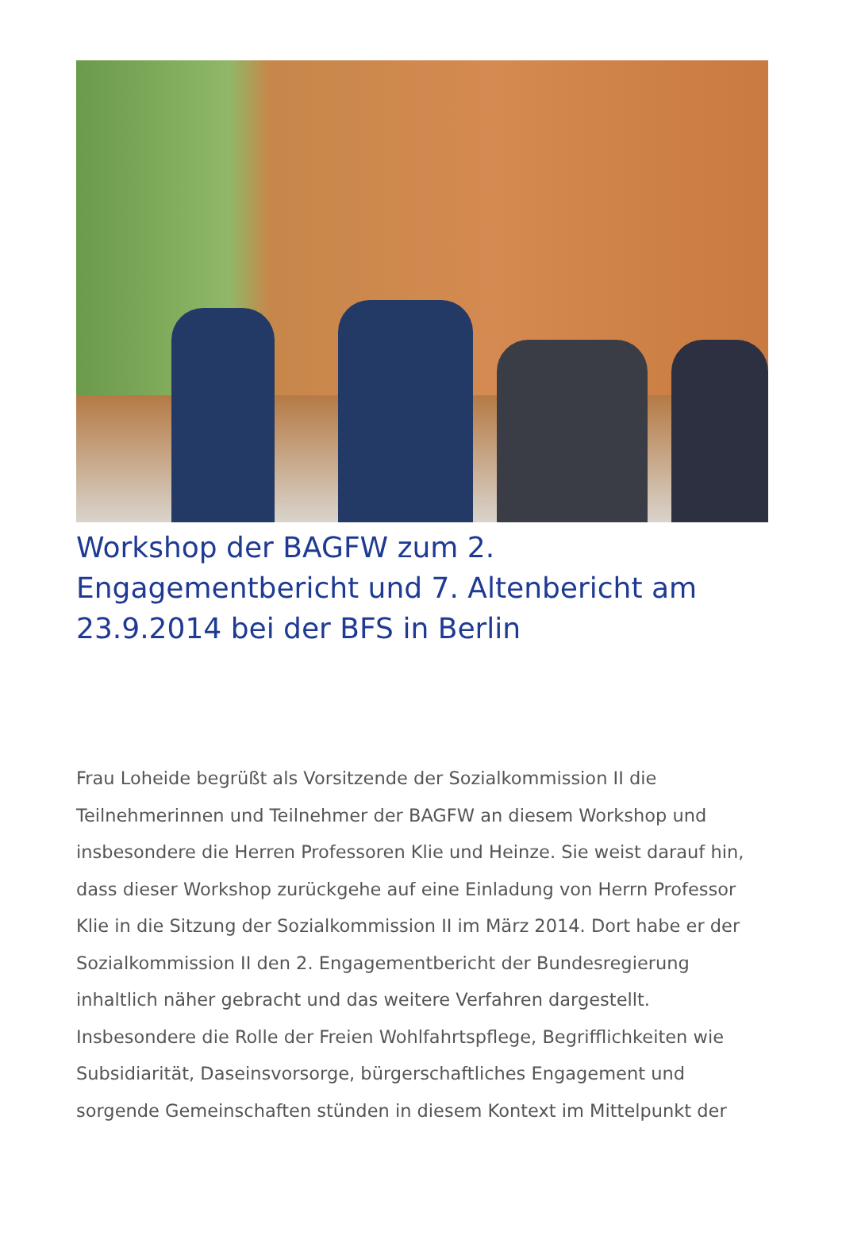Workshop der BAGFW zum 2. Engagementbericht und 7. Altenbericht am 23.9.2014 bei der BFS in Berlin
Frau Loheide begrüßt als Vorsitzende der Sozialkommission II die Teilnehmerinnen und Teilnehmer der BAGFW an diesem Workshop und insbesondere die Herren Professoren Klie und Heinze. Sie weist darauf hin, dass dieser Workshop zurückgehe auf eine Einladung von Herrn Professor Klie in die Sitzung der Sozialkommission II im März 2014. Dort habe er der Sozialkommission II den 2. Engagementbericht der Bundesregierung inhaltlich näher gebracht und das weitere Verfahren dargestellt. Insbesondere die Rolle der Freien Wohlfahrtspflege, Begrifflichkeiten wie Subsidiarität, Daseinsvorsorge, bürgerschaftliches Engagement und sorgende Gemeinschaften stünden in diesem Kontext im Mittelpunkt der